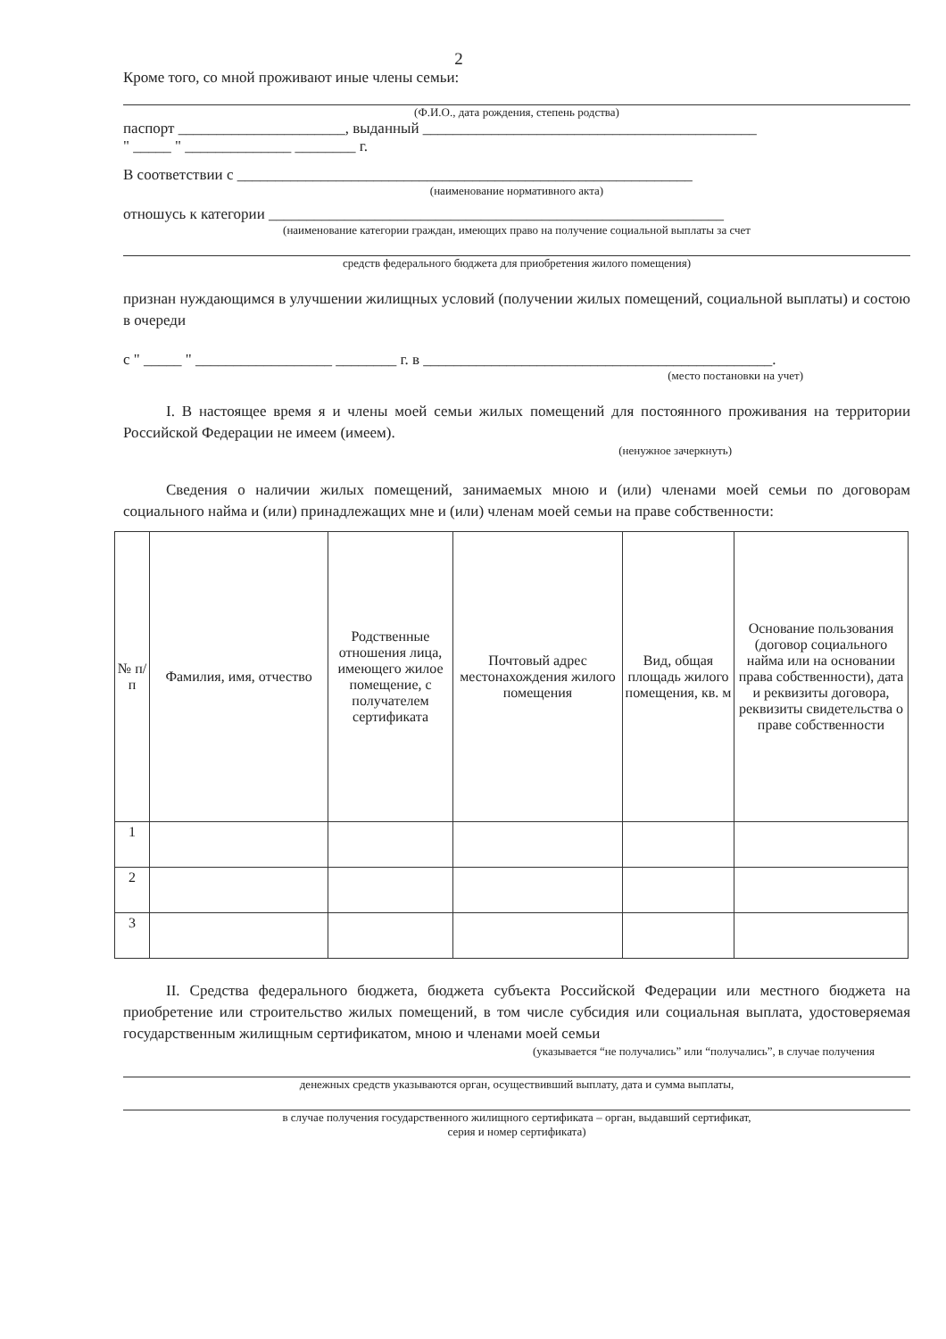2
Кроме того, со мной проживают иные члены семьи:
(Ф.И.О., дата рождения, степень родства)
паспорт ______________________, выданный ____________________________________________
" _____ " ______________ ________ г.
В соответствии с ____________________________________________________________
(наименование нормативного акта)
отношусь к категории ____________________________________________________________
(наименование категории граждан, имеющих право на получение социальной выплаты за счет
средств федерального бюджета для приобретения жилого помещения)
признан нуждающимся в улучшении жилищных условий (получении жилых помещений, социальной выплаты) и состою в очереди
с " _____ " __________________ ________ г. в ______________________________________________.
(место постановки на учет)
I. В настоящее время я и члены моей семьи жилых помещений для постоянного проживания на территории Российской Федерации не имеем (имеем).
(ненужное зачеркнуть)
Сведения о наличии жилых помещений, занимаемых мною и (или) членами моей семьи по договорам социального найма и (или) принадлежащих мне и (или) членам моей семьи на праве собственности:
| № п/п | Фамилия, имя, отчество | Родственные отношения лица, имеющего жилое помещение, с получателем сертификата | Почтовый адрес местонахождения жилого помещения | Вид, общая площадь жилого помещения, кв. м | Основание пользования (договор социального найма или на основании права собственности), дата и реквизиты договора, реквизиты свидетельства о праве собственности |
| --- | --- | --- | --- | --- | --- |
| 1 | | | | | |
| 2 | | | | | |
| 3 | | | | | |
II. Средства федерального бюджета, бюджета субъекта Российской Федерации или местного бюджета на приобретение или строительство жилых помещений, в том числе субсидия или социальная выплата, удостоверяемая государственным жилищным сертификатом, мною и членами моей семьи
(указывается “не получались” или “получались”, в случае получения
денежных средств указываются орган, осуществивший выплату, дата и сумма выплаты,
в случае получения государственного жилищного сертификата – орган, выдавший сертификат,
серия и номер сертификата)